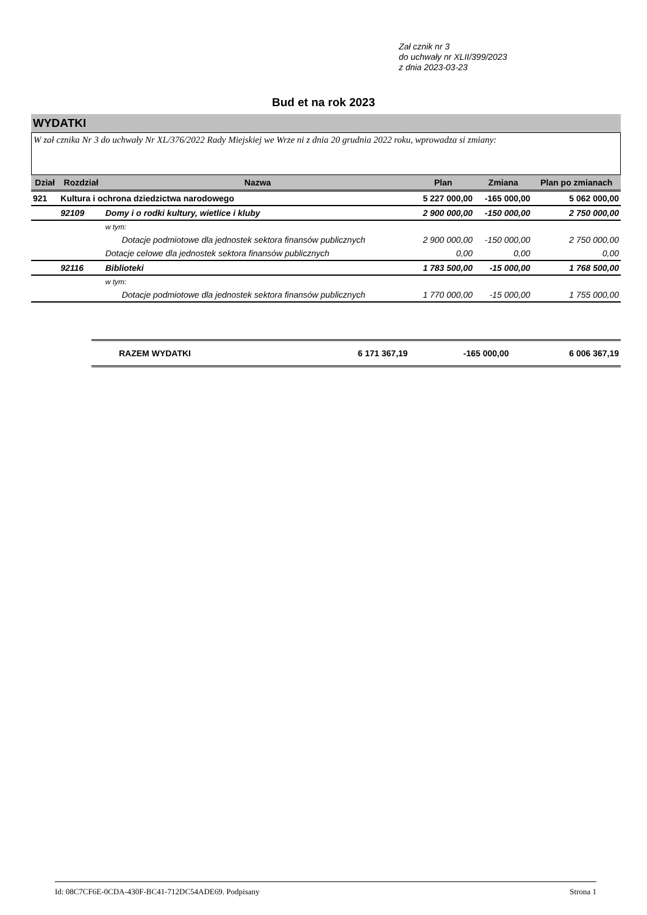Zał cznik nr 3
do uchwały nr XLII/399/2023
z dnia 2023-03-23
Bud et na rok 2023
WYDATKI
W zał cznika Nr 3 do uchwały Nr XL/376/2022 Rady Miejskiej we Wrze ni z dnia 20 grudnia 2022 roku, wprowadza si zmiany:
| Dział | Rozdział | Nazwa | Plan | Zmiana | Plan po zmianach |
| --- | --- | --- | --- | --- | --- |
| 921 | Kultura i ochrona dziedzictwa narodowego | | 5 227 000,00 | -165 000,00 | 5 062 000,00 |
| | 92109 | Domy i o rodki kultury, wietlice i kluby | 2 900 000,00 | -150 000,00 | 2 750 000,00 |
| | | w tym: | | | |
| | | Dotacje podmiotowe dla jednostek sektora finansów publicznych | 2 900 000,00 | -150 000,00 | 2 750 000,00 |
| | | Dotacje celowe dla jednostek sektora finansów publicznych | 0,00 | 0,00 | 0,00 |
| | 92116 | Biblioteki | 1 783 500,00 | -15 000,00 | 1 768 500,00 |
| | | w tym: | | | |
| | | Dotacje podmiotowe dla jednostek sektora finansów publicznych | 1 770 000,00 | -15 000,00 | 1 755 000,00 |
| RAZEM WYDATKI | 6 171 367,19 | -165 000,00 | 6 006 367,19 |
Id: 08C7CF6E-0CDA-430F-BC41-712DC54ADE69. Podpisany Strona 1